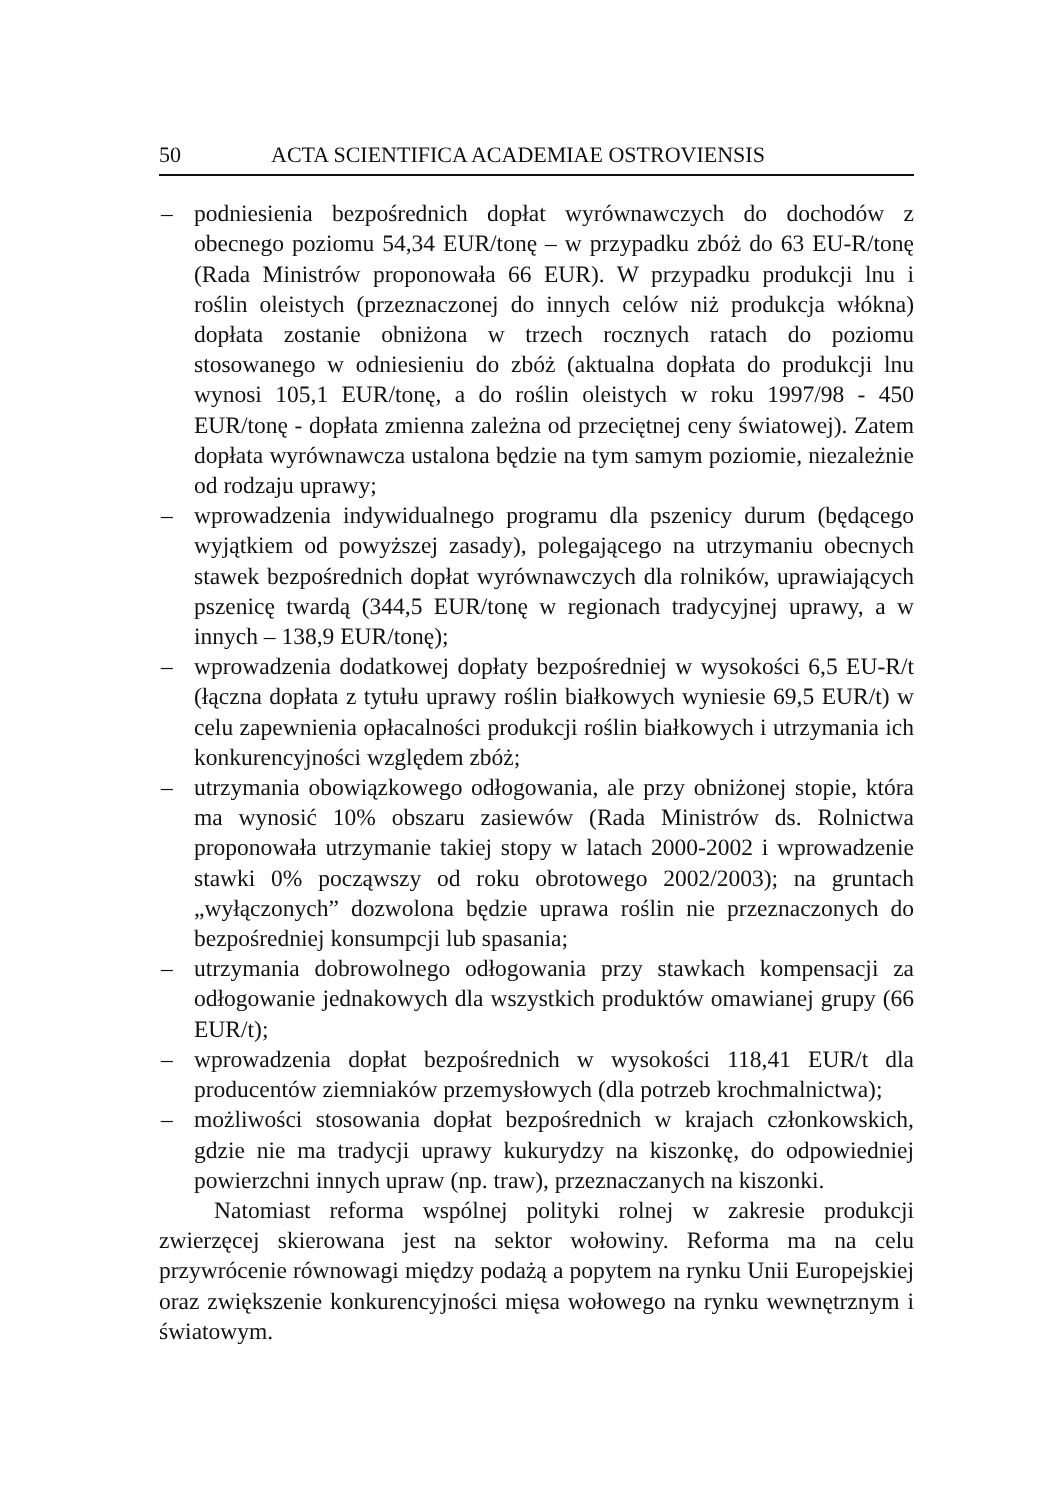50 ACTA SCIENTIFICA ACADEMIAE OSTROVIENSIS
– podniesienia bezpośrednich dopłat wyrównawczych do dochodów z obecnego poziomu 54,34 EUR/tonę – w przypadku zbóż do 63 EU-R/tonę (Rada Ministrów proponowała 66 EUR). W przypadku produkcji lnu i roślin oleistych (przeznaczonej do innych celów niż produkcja włókna) dopłata zostanie obniżona w trzech rocznych ratach do poziomu stosowanego w odniesieniu do zbóż (aktualna dopłata do produkcji lnu wynosi 105,1 EUR/tonę, a do roślin oleistych w roku 1997/98 - 450 EUR/tonę - dopłata zmienna zależna od przeciętnej ceny światowej). Zatem dopłata wyrównawcza ustalona będzie na tym samym poziomie, niezależnie od rodzaju uprawy;
– wprowadzenia indywidualnego programu dla pszenicy durum (będącego wyjątkiem od powyższej zasady), polegającego na utrzymaniu obecnych stawek bezpośrednich dopłat wyrównawczych dla rolników, uprawiających pszenicę twardą (344,5 EUR/tonę w regionach tradycyjnej uprawy, a w innych – 138,9 EUR/tonę);
– wprowadzenia dodatkowej dopłaty bezpośredniej w wysokości 6,5 EU-R/t (łączna dopłata z tytułu uprawy roślin białkowych wyniesie 69,5 EUR/t) w celu zapewnienia opłacalności produkcji roślin białkowych i utrzymania ich konkurencyjności względem zbóż;
– utrzymania obowiązkowego odłogowania, ale przy obniżonej stopie, która ma wynosić 10% obszaru zasiewów (Rada Ministrów ds. Rolnictwa proponowała utrzymanie takiej stopy w latach 2000-2002 i wprowadzenie stawki 0% począwszy od roku obrotowego 2002/2003); na gruntach „wyłączonych” dozwolona będzie uprawa roślin nie przeznaczonych do bezpośredniej konsumpcji lub spasania;
– utrzymania dobrowolnego odłogowania przy stawkach kompensacji za odłogowanie jednakowych dla wszystkich produktów omawianej grupy (66 EUR/t);
– wprowadzenia dopłat bezpośrednich w wysokości 118,41 EUR/t dla producentów ziemniaków przemysłowych (dla potrzeb krochmalnictwa);
– możliwości stosowania dopłat bezpośrednich w krajach członkowskich, gdzie nie ma tradycji uprawy kukurydzy na kiszonkę, do odpowiedniej powierzchni innych upraw (np. traw), przeznaczanych na kiszonki.
Natomiast reforma wspólnej polityki rolnej w zakresie produkcji zwierzęcej skierowana jest na sektor wołowiny. Reforma ma na celu przywrócenie równowagi między podażą a popytem na rynku Unii Europejskiej oraz zwiększenie konkurencyjności mięsa wołowego na rynku wewnętrznym i światowym.